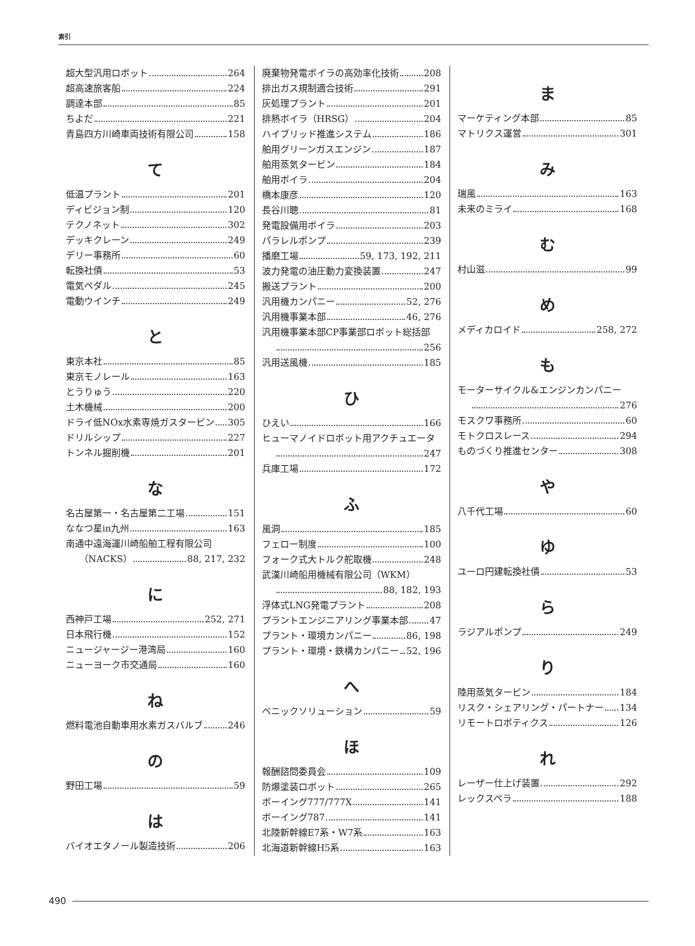索引
超大型汎用ロボット 264
超高速旅客船 224
調達本部 85
ちよだ 221
青島四方川崎車両技術有限公司 158
て
低温プラント 201
ディビジョン制 120
テクノネット 302
デッキクレーン 249
デリー事務所 60
転換社債 53
電気ペダル 245
電動ウインチ 249
と
東京本社 85
東京モノレール 163
とうりゅう 220
土木機械 200
ドライ低NOx水素専焼ガスタービン 305
ドリルシップ 227
トンネル掘削機 201
な
名古屋第一・名古屋第二工場 151
ななつ星in九州 163
南通中遠海運川崎船舶工程有限公司
（NACKS） 88, 217, 232
に
西神戸工場 252, 271
日本飛行機 152
ニュージャージー港湾局 160
ニューヨーク市交通局 160
ね
燃料電池自動車用水素ガスバルブ 246
の
野田工場 59
は
バイオエタノール製造技術 206
廃棄物発電ボイラの高効率化技術 208
排出ガス規制適合技術 291
灰処理プラント 201
排熱ボイラ（HRSG） 204
ハイブリッド推進システム 186
舶用グリーンガスエンジン 187
舶用蒸気タービン 184
舶用ボイラ 204
橋本康彦 120
長谷川聰 81
発電設備用ボイラ 203
パラレルポンプ 239
播磨工場 59, 173, 192, 211
波力発電の油圧動力変換装置 247
搬送プラント 200
汎用機カンパニー 52, 276
汎用機事業本部 46, 276
汎用機事業本部CP事業部ロボット総括部
256
汎用送風機 185
ひ
ひえい 166
ヒューマノイドロボット用アクチュエータ
247
兵庫工場 172
ふ
風洞 185
フェロー制度 100
フォーク式大トルク舵取機 248
武漢川崎船用機械有限公司（WKM）
88, 182, 193
浮体式LNG発電プラント 208
プラントエンジニアリング事業本部 47
プラント・環境カンパニー 86, 198
プラント・環境・鉄構カンパニー 52, 196
へ
ベニックソリューション 59
ほ
報酬諮問委員会 109
防爆塗装ロボット 265
ボーイング777/777X 141
ボーイング787 141
北陸新幹線E7系・W7系 163
北海道新幹線H5系 163
ま
マーケティング本部 85
マトリクス運営 301
み
瑞風 163
未来のミライ 168
む
村山滋 99
め
メディカロイド 258, 272
も
モーターサイクル&エンジンカンパニー
276
モスクワ事務所 60
モトクロスレース 294
ものづくり推進センター 308
や
八千代工場 60
ゆ
ユーロ円建転換社債 53
ら
ラジアルポンプ 249
り
陸用蒸気タービン 184
リスク・シェアリング・パートナー 134
リモートロボティクス 126
れ
レーザー仕上げ装置 292
レックスペラ 188
490